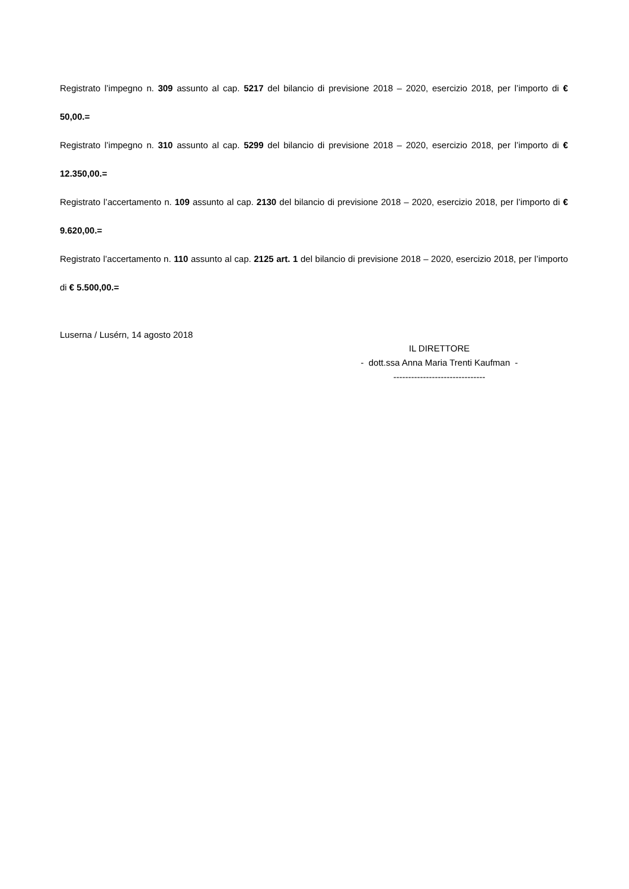Registrato l’impegno n. 309 assunto al cap. 5217 del bilancio di previsione 2018 – 2020, esercizio 2018, per l’importo di € 50,00.=
Registrato l’impegno n. 310 assunto al cap. 5299 del bilancio di previsione 2018 – 2020, esercizio 2018, per l’importo di € 12.350,00.=
Registrato l’accertamento n. 109 assunto al cap. 2130 del bilancio di previsione 2018 – 2020, esercizio 2018, per l’importo di € 9.620,00.=
Registrato l’accertamento n. 110 assunto al cap. 2125 art. 1 del bilancio di previsione 2018 – 2020, esercizio 2018, per l’importo di € 5.500,00.=
Luserna / Lusérn, 14 agosto 2018
IL DIRETTORE
- dott.ssa Anna Maria Trenti Kaufman -
-------------------------------